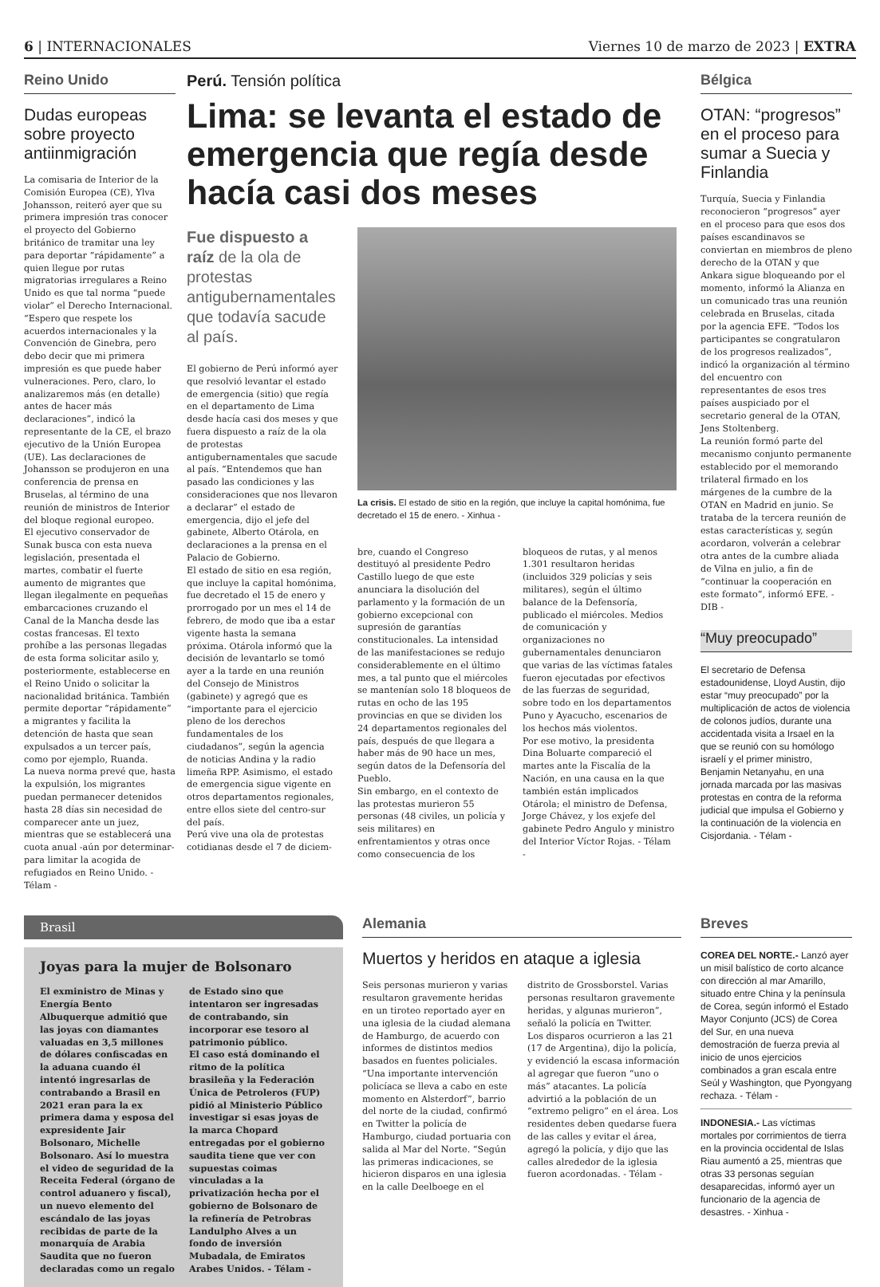6 | INTERNACIONALES Viernes 10 de marzo de 2023 | EXTRA
Reino Unido
Dudas europeas sobre proyecto antiinmigración
La comisaria de Interior de la Comisión Europea (CE), Ylva Johansson, reiteró ayer que su primera impresión tras conocer el proyecto del Gobierno británico de tramitar una ley para deportar “rápidamente” a quien llegue por rutas migratorias irregulares a Reino Unido es que tal norma “puede violar” el Derecho Internacional. “Espero que respete los acuerdos internacionales y la Convención de Ginebra, pero debo decir que mi primera impresión es que puede haber vulneraciones. Pero, claro, lo analizaremos más (en detalle) antes de hacer más declaraciones”, indicó la representante de la CE, el brazo ejecutivo de la Unión Europea (UE). Las declaraciones de Johansson se produjeron en una conferencia de prensa en Bruselas, al término de una reunión de ministros de Interior del bloque regional europeo.
El ejecutivo conservador de Sunak busca con esta nueva legislación, presentada el martes, combatir el fuerte aumento de migrantes que llegan ilegalmente en pequeñas embarcaciones cruzando el Canal de la Mancha desde las costas francesas. El texto prohíbe a las personas llegadas de esta forma solicitar asilo y, posteriormente, establecerse en el Reino Unido o solicitar la nacionalidad británica. También permite deportar “rápidamente” a migrantes y facilita la detención de hasta que sean expulsados a un tercer país, como por ejemplo, Ruanda.
La nueva norma prevé que, hasta la expulsión, los migrantes puedan permanecer detenidos hasta 28 días sin necesidad de comparecer ante un juez, mientras que se establecerá una cuota anual -aún por determinar- para limitar la acogida de refugiados en Reino Unido. - Télam -
Perú. Tensión política
Lima: se levanta el estado de emergencia que regía desde hacía casi dos meses
Fue dispuesto a raíz de la ola de protestas antigubernamentales que todavía sacude al país.
El gobierno de Perú informó ayer que resolvió levantar el estado de emergencia (sitio) que regía en el departamento de Lima desde hacía casi dos meses y que fuera dispuesto a raíz de la ola de protestas antigubernamentales que sacude al país. “Entendemos que han pasado las condiciones y las consideraciones que nos llevaron a declarar” el estado de emergencia, dijo el jefe del gabinete, Alberto Otárola, en declaraciones a la prensa en el Palacio de Gobierno.
El estado de sitio en esa región, que incluye la capital homónima, fue decretado el 15 de enero y prorrogado por un mes el 14 de febrero, de modo que iba a estar vigente hasta la semana próxima. Otárola informó que la decisión de levantarlo se tomó ayer a la tarde en una reunión del Consejo de Ministros (gabinete) y agregó que es “importante para el ejercicio pleno de los derechos fundamentales de los ciudadanos”, según la agencia de noticias Andina y la radio limeña RPP. Asimismo, el estado de emergencia sigue vigente en otros departamentos regionales, entre ellos siete del centro-sur del país.
Perú vive una ola de protestas cotidianas desde el 7 de diciem-
La crisis. El estado de sitio en la región, que incluye la capital homónima, fue decretado el 15 de enero. - Xinhua -
bre, cuando el Congreso destituyó al presidente Pedro Castillo luego de que este anunciara la disolución del parlamento y la formación de un gobierno excepcional con supresión de garantías constitucionales. La intensidad de las manifestaciones se redujo considerablemente en el último mes, a tal punto que el miércoles se mantenían solo 18 bloqueos de rutas en ocho de las 195 provincias en que se dividen los 24 departamentos regionales del país, después de que llegara a haber más de 90 hace un mes, según datos de la Defensoría del Pueblo.
Sin embargo, en el contexto de las protestas murieron 55 personas (48 civiles, un policía y seis militares) en enfrentamientos y otras once como consecuencia de los bloqueos de rutas, y al menos 1.301 resultaron heridas (incluidos 329 policías y seis militares), según el último balance de la Defensoría, publicado el miércoles. Medios de comunicación y organizaciones no gubernamentales denunciaron que varias de las víctimas fatales fueron ejecutadas por efectivos de las fuerzas de seguridad, sobre todo en los departamentos Puno y Ayacucho, escenarios de los hechos más violentos.
Por ese motivo, la presidenta Dina Boluarte compareció el martes ante la Fiscalía de la Nación, en una causa en la que también están implicados Otárola; el ministro de Defensa, Jorge Chávez, y los exjefe del gabinete Pedro Angulo y ministro del Interior Víctor Rojas. - Télam -
Bélgica
OTAN: “progresos” en el proceso para sumar a Suecia y Finlandia
Turquía, Suecia y Finlandia reconocieron “progresos” ayer en el proceso para que esos dos países escandinavos se conviertan en miembros de pleno derecho de la OTAN y que Ankara sigue bloqueando por el momento, informó la Alianza en un comunicado tras una reunión celebrada en Bruselas, citada por la agencia EFE. “Todos los participantes se congratularon de los progresos realizados”, indicó la organización al término del encuentro con representantes de esos tres países auspiciado por el secretario general de la OTAN, Jens Stoltenberg.
La reunión formó parte del mecanismo conjunto permanente establecido por el memorando trilateral firmado en los márgenes de la cumbre de la OTAN en Madrid en junio. Se trataba de la tercera reunión de estas características y, según acordaron, volverán a celebrar otra antes de la cumbre aliada de Vilna en julio, a fin de “continuar la cooperación en este formato”, informó EFE. - DIB -
“Muy preocupado”
El secretario de Defensa estadounidense, Lloyd Austin, dijo estar “muy preocupado” por la multiplicación de actos de violencia de colonos judíos, durante una accidentada visita a Irsael en la que se reunió con su homólogo israelí y el primer ministro, Benjamin Netanyahu, en una jornada marcada por las masivas protestas en contra de la reforma judicial que impulsa el Gobierno y la continuación de la violencia en Cisjordania. - Télam -
Brasil
Joyas para la mujer de Bolsonaro
El exministro de Minas y Energía Bento Albuquerque admitió que las joyas con diamantes valuadas en 3,5 millones de dólares confiscadas en la aduana cuando él intentó ingresarlas de contrabando a Brasil en 2021 eran para la ex primera dama y esposa del expresidente Jair Bolsonaro, Michelle Bolsonaro. Así lo muestra el video de seguridad de la Receita Federal (órgano de control aduanero y fiscal), un nuevo elemento del escándalo de las joyas recibidas de parte de la monarquía de Arabia Saudita que no fueron declaradas como un regalo de Estado sino que intentaron ser ingresadas de contrabando, sin incorporar ese tesoro al patrimonio público.
El caso está dominando el ritmo de la política brasileña y la Federación Única de Petroleros (FUP) pidió al Ministerio Público investigar si esas joyas de la marca Chopard entregadas por el gobierno saudita tiene que ver con supuestas coimas vinculadas a la privatización hecha por el gobierno de Bolsonaro de la refinería de Petrobras Landulpho Alves a un fondo de inversión Mubadala, de Emiratos Arabes Unidos. - Télam -
Alemania
Muertos y heridos en ataque a iglesia
Seis personas murieron y varias resultaron gravemente heridas en un tiroteo reportado ayer en una iglesia de la ciudad alemana de Hamburgo, de acuerdo con informes de distintos medios basados en fuentes policiales. “Una importante intervención policíaca se lleva a cabo en este momento en Alsterdorf”, barrio del norte de la ciudad, confirmó en Twitter la policía de Hamburgo, ciudad portuaria con salida al Mar del Norte. “Según las primeras indicaciones, se hicieron disparos en una iglesia en la calle Deelboege en el distrito de Grossborstel. Varias personas resultaron gravemente heridas, y algunas murieron”, señaló la policía en Twitter.
Los disparos ocurrieron a las 21 (17 de Argentina), dijo la policía, y evidenció la escasa información al agregar que fueron “uno o más” atacantes. La policía advirtió a la población de un “extremo peligro” en el área. Los residentes deben quedarse fuera de las calles y evitar el área, agregó la policía, y dijo que las calles alrededor de la iglesia fueron acordonadas. - Télam -
Breves
COREA DEL NORTE.- Lanzó ayer un misil balístico de corto alcance con dirección al mar Amarillo, situado entre China y la península de Corea, según informó el Estado Mayor Conjunto (JCS) de Corea del Sur, en una nueva demostración de fuerza previa al inicio de unos ejercicios combinados a gran escala entre Seúl y Washington, que Pyongyang rechaza. - Télam -
INDONESIA.- Las víctimas mortales por corrimientos de tierra en la provincia occidental de Islas Riau aumentó a 25, mientras que otras 33 personas seguían desaparecidas, informó ayer un funcionario de la agencia de desastres. - Xinhua -